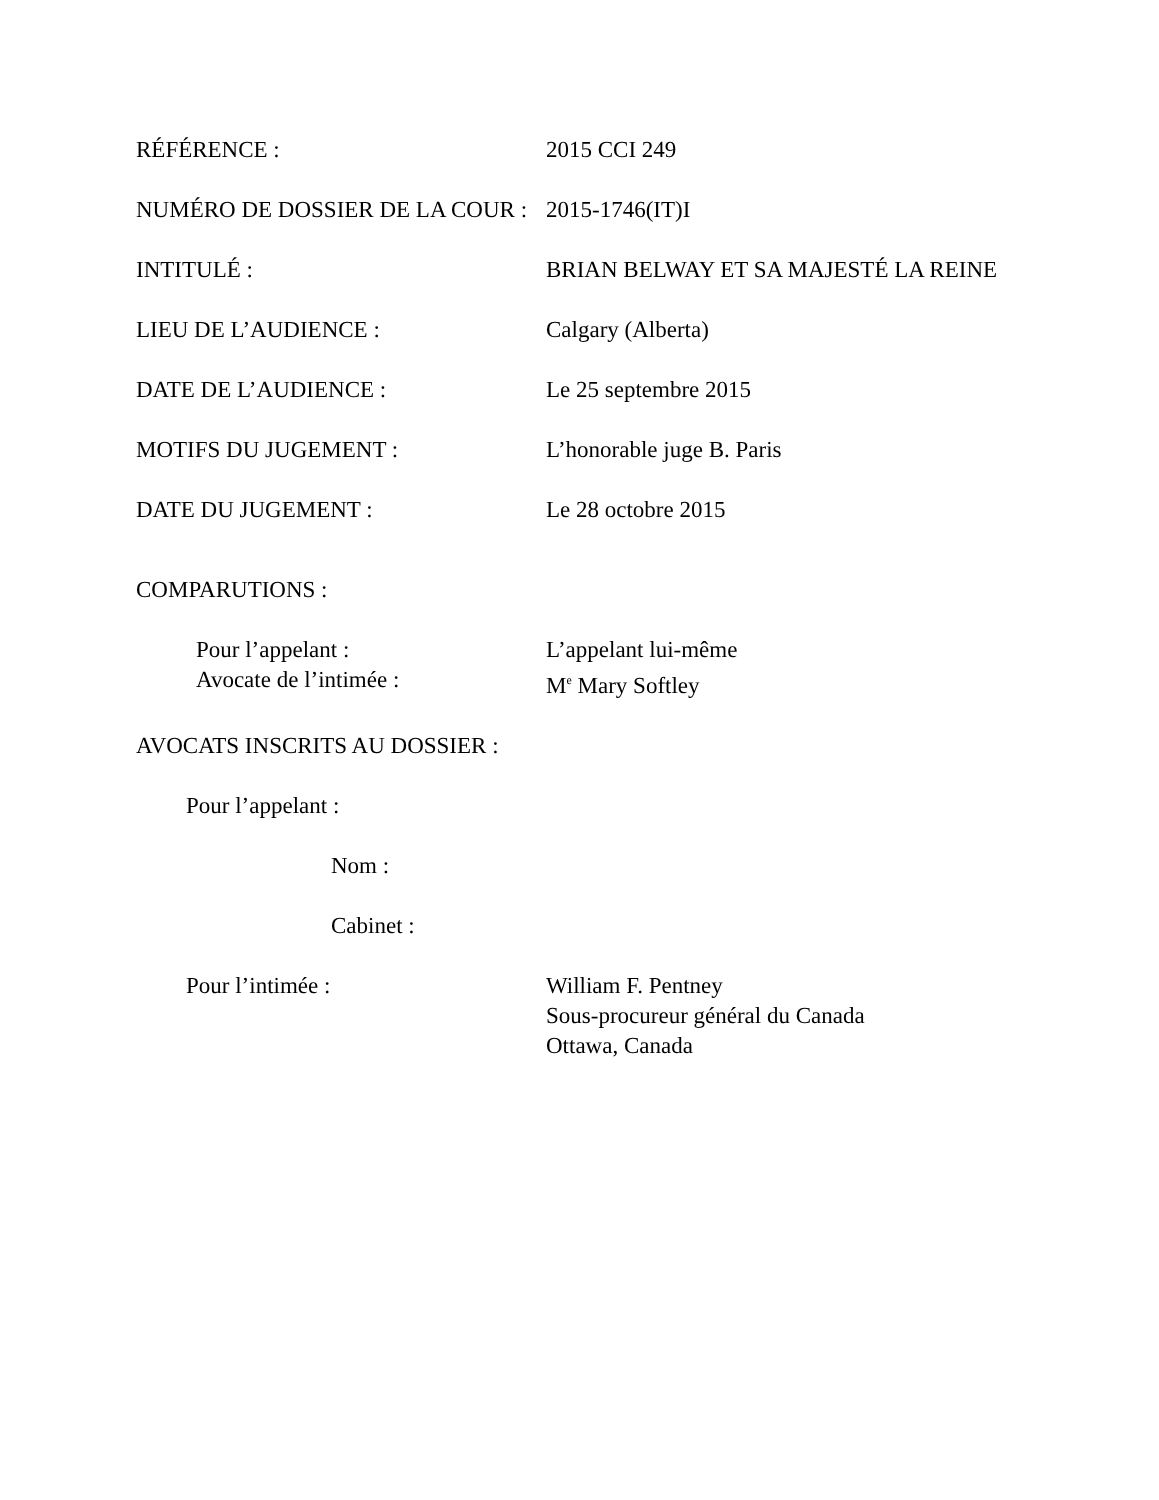RÉFÉRENCE : 2015 CCI 249
NUMÉRO DE DOSSIER DE LA COUR :
2015-1746(IT)I
INTITULÉ : BRIAN BELWAY ET SA MAJESTÉ LA REINE
LIEU DE L’AUDIENCE : Calgary (Alberta)
DATE DE L’AUDIENCE : Le 25 septembre 2015
MOTIFS DU JUGEMENT : L’honorable juge B. Paris
DATE DU JUGEMENT : Le 28 octobre 2015
COMPARUTIONS :
Pour l’appelant : L’appelant lui-même
Avocate de l’intimée : M<sup>e</sup> Mary Softley
AVOCATS INSCRITS AU DOSSIER :
Pour l’appelant :
Nom :
Cabinet :
Pour l’intimée : William F. Pentney
Sous-procureur général du Canada
Ottawa, Canada